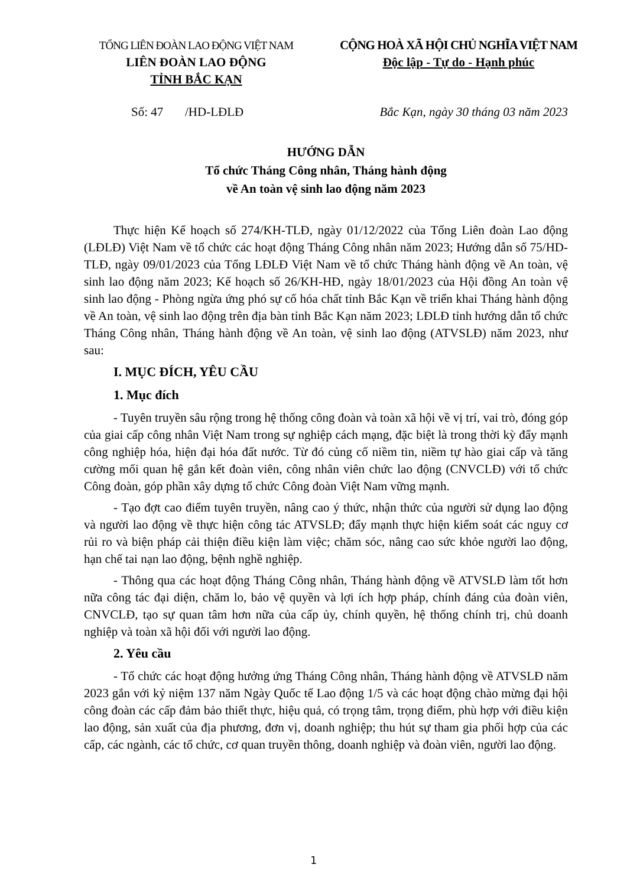TỔNG LIÊN ĐOÀN LAO ĐỘNG VIỆT NAM
LIÊN ĐOÀN LAO ĐỘNG
TỈNH BẮC KẠN
CỘNG HOÀ XÃ HỘI CHỦ NGHĨA VIỆT NAM
Độc lập - Tự do - Hạnh phúc
Số: 47 /HD-LĐLĐ Bắc Kạn, ngày 30 tháng 03 năm 2023
HƯỚNG DẪN
Tổ chức Tháng Công nhân, Tháng hành động
về An toàn vệ sinh lao động năm 2023
Thực hiện Kế hoạch số 274/KH-TLĐ, ngày 01/12/2022 của Tổng Liên đoàn Lao động (LĐLĐ) Việt Nam về tổ chức các hoạt động Tháng Công nhân năm 2023; Hướng dẫn số 75/HD-TLĐ, ngày 09/01/2023 của Tổng LĐLĐ Việt Nam về tổ chức Tháng hành động về An toàn, vệ sinh lao động năm 2023; Kế hoạch số 26/KH-HĐ, ngày 18/01/2023 của Hội đồng An toàn vệ sinh lao động - Phòng ngừa ứng phó sự cố hóa chất tỉnh Bắc Kạn về triển khai Tháng hành động về An toàn, vệ sinh lao động trên địa bàn tỉnh Bắc Kạn năm 2023; LĐLĐ tỉnh hướng dẫn tổ chức Tháng Công nhân, Tháng hành động về An toàn, vệ sinh lao động (ATVSLĐ) năm 2023, như sau:
I. MỤC ĐÍCH, YÊU CẦU
1. Mục đích
- Tuyên truyền sâu rộng trong hệ thống công đoàn và toàn xã hội về vị trí, vai trò, đóng góp của giai cấp công nhân Việt Nam trong sự nghiệp cách mạng, đặc biệt là trong thời kỳ đẩy mạnh công nghiệp hóa, hiện đại hóa đất nước. Từ đó củng cố niềm tin, niềm tự hào giai cấp và tăng cường mối quan hệ gắn kết đoàn viên, công nhân viên chức lao động (CNVCLĐ) với tổ chức Công đoàn, góp phần xây dựng tổ chức Công đoàn Việt Nam vững mạnh.
- Tạo đợt cao điểm tuyên truyền, nâng cao ý thức, nhận thức của người sử dụng lao động và người lao động về thực hiện công tác ATVSLĐ; đẩy mạnh thực hiện kiểm soát các nguy cơ rủi ro và biện pháp cải thiện điều kiện làm việc; chăm sóc, nâng cao sức khỏe người lao động, hạn chế tai nạn lao động, bệnh nghề nghiệp.
- Thông qua các hoạt động Tháng Công nhân, Tháng hành động về ATVSLĐ làm tốt hơn nữa công tác đại diện, chăm lo, bảo vệ quyền và lợi ích hợp pháp, chính đáng của đoàn viên, CNVCLĐ, tạo sự quan tâm hơn nữa của cấp ủy, chính quyền, hệ thống chính trị, chủ doanh nghiệp và toàn xã hội đối với người lao động.
2. Yêu cầu
- Tổ chức các hoạt động hưởng ứng Tháng Công nhân, Tháng hành động về ATVSLĐ năm 2023 gắn với kỷ niệm 137 năm Ngày Quốc tế Lao động 1/5 và các hoạt động chào mừng đại hội công đoàn các cấp đảm bảo thiết thực, hiệu quả, có trọng tâm, trọng điểm, phù hợp với điều kiện lao động, sản xuất của địa phương, đơn vị, doanh nghiệp; thu hút sự tham gia phối hợp của các cấp, các ngành, các tổ chức, cơ quan truyền thông, doanh nghiệp và đoàn viên, người lao động.
1